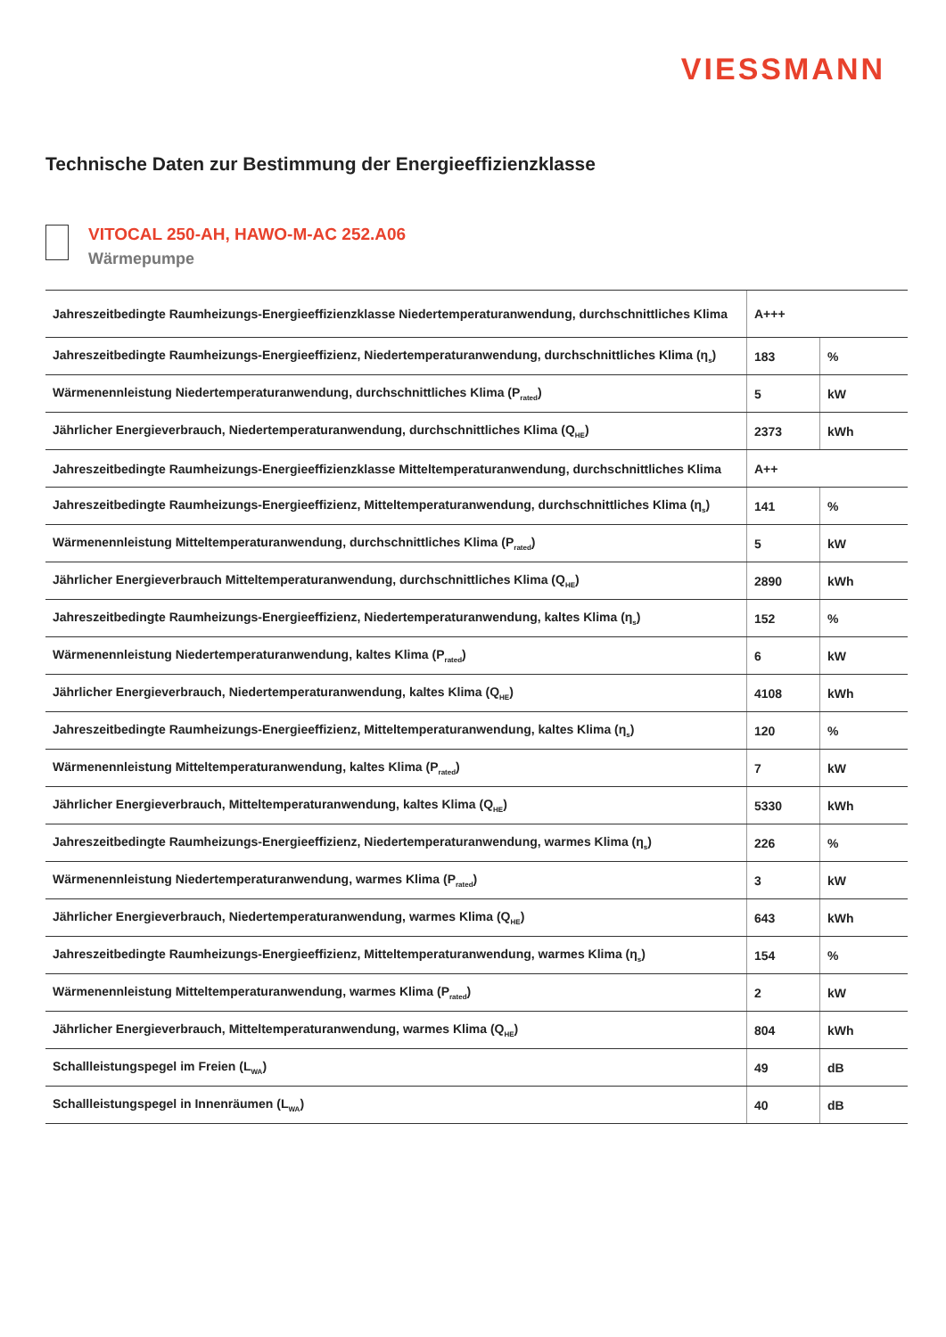VIESSMANN
Technische Daten zur Bestimmung der Energieeffizienzklasse
VITOCAL 250-AH, HAWO-M-AC 252.A06
Wärmepumpe
| Jahreszeitbedingte Raumheizungs-Energieeffizienzklasse Niedertemperaturanwendung, durchschnittliches Klima | A+++ | |
| Jahreszeitbedingte Raumheizungs-Energieeffizienz, Niedertemperaturanwendung, durchschnittliches Klima (η<sub>s</sub>) | 183 | % |
| Wärmenennleistung Niedertemperaturanwendung, durchschnittliches Klima (P<sub>rated</sub>) | 5 | kW |
| Jährlicher Energieverbrauch, Niedertemperaturanwendung, durchschnittliches Klima (Q<sub>HE</sub>) | 2373 | kWh |
| Jahreszeitbedingte Raumheizungs-Energieeffizienzklasse Mitteltemperaturanwendung, durchschnittliches Klima | A++ | |
| Jahreszeitbedingte Raumheizungs-Energieeffizienz, Mitteltemperaturanwendung, durchschnittliches Klima (η<sub>s</sub>) | 141 | % |
| Wärmenennleistung Mitteltemperaturanwendung, durchschnittliches Klima (P<sub>rated</sub>) | 5 | kW |
| Jährlicher Energieverbrauch Mitteltemperaturanwendung, durchschnittliches Klima (Q<sub>HE</sub>) | 2890 | kWh |
| Jahreszeitbedingte Raumheizungs-Energieeffizienz, Niedertemperaturanwendung, kaltes Klima (η<sub>s</sub>) | 152 | % |
| Wärmenennleistung Niedertemperaturanwendung, kaltes Klima (P<sub>rated</sub>) | 6 | kW |
| Jährlicher Energieverbrauch, Niedertemperaturanwendung, kaltes Klima (Q<sub>HE</sub>) | 4108 | kWh |
| Jahreszeitbedingte Raumheizungs-Energieeffizienz, Mitteltemperaturanwendung, kaltes Klima (η<sub>s</sub>) | 120 | % |
| Wärmenennleistung Mitteltemperaturanwendung, kaltes Klima (P<sub>rated</sub>) | 7 | kW |
| Jährlicher Energieverbrauch, Mitteltemperaturanwendung, kaltes Klima (Q<sub>HE</sub>) | 5330 | kWh |
| Jahreszeitbedingte Raumheizungs-Energieeffizienz, Niedertemperaturanwendung, warmes Klima (η<sub>s</sub>) | 226 | % |
| Wärmenennleistung Niedertemperaturanwendung, warmes Klima (P<sub>rated</sub>) | 3 | kW |
| Jährlicher Energieverbrauch, Niedertemperaturanwendung, warmes Klima (Q<sub>HE</sub>) | 643 | kWh |
| Jahreszeitbedingte Raumheizungs-Energieeffizienz, Mitteltemperaturanwendung, warmes Klima (η<sub>s</sub>) | 154 | % |
| Wärmenennleistung Mitteltemperaturanwendung, warmes Klima (P<sub>rated</sub>) | 2 | kW |
| Jährlicher Energieverbrauch, Mitteltemperaturanwendung, warmes Klima (Q<sub>HE</sub>) | 804 | kWh |
| Schallleistungspegel im Freien (L<sub>WA</sub>) | 49 | dB |
| Schallleistungspegel in Innenräumen (L<sub>WA</sub>) | 40 | dB |